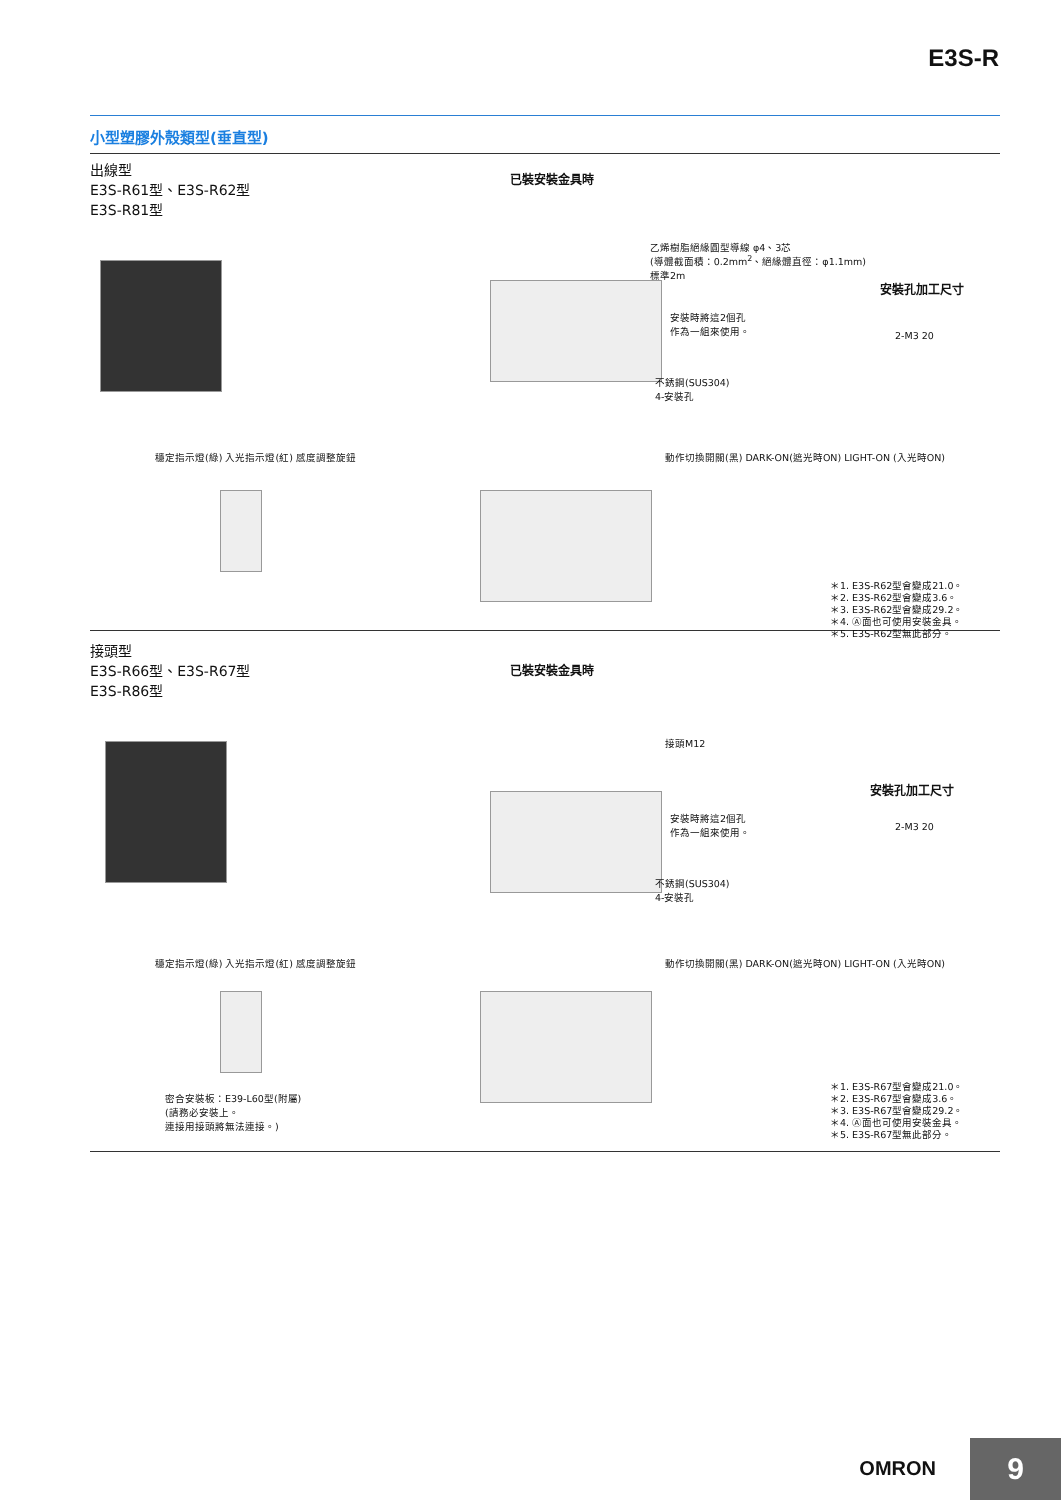E3S-R
小型塑膠外殼類型(垂直型)
出線型
E3S-R61型、E3S-R62型
E3S-R81型
已裝安裝金具時
乙烯樹脂絕緣圓型導線 φ4、3芯
(導體截面積：0.2mm<sup>2</sup>、絕緣體直徑：φ1.1mm)
標準2m
安裝時將這2個孔
作為一組來使用。
不銹鋼(SUS304)
4-安裝孔
安裝孔加工尺寸
2-M3 20
穩定指示燈(綠) 入光指示燈(紅) 感度調整旋鈕
動作切換開關(黑) DARK-ON(遮光時ON) LIGHT-ON (入光時ON)
＊1. E3S-R62型會變成21.0。
＊2. E3S-R62型會變成3.6。
＊3. E3S-R62型會變成29.2。
＊4. Ⓐ面也可使用安裝金具。
＊5. E3S-R62型無此部分。
接頭型
E3S-R66型、E3S-R67型
E3S-R86型
已裝安裝金具時
接頭M12
安裝時將這2個孔
作為一組來使用。
不銹鋼(SUS304)
4-安裝孔
安裝孔加工尺寸
2-M3 20
穩定指示燈(綠) 入光指示燈(紅) 感度調整旋鈕
動作切換開關(黑) DARK-ON(遮光時ON) LIGHT-ON (入光時ON)
＊1. E3S-R67型會變成21.0。
＊2. E3S-R67型會變成3.6。
＊3. E3S-R67型會變成29.2。
＊4. Ⓐ面也可使用安裝金具。
＊5. E3S-R67型無此部分。
密合安裝板：E39-L60型(附屬)
(請務必安裝上。
連接用接頭將無法連接。)
OMRON 9